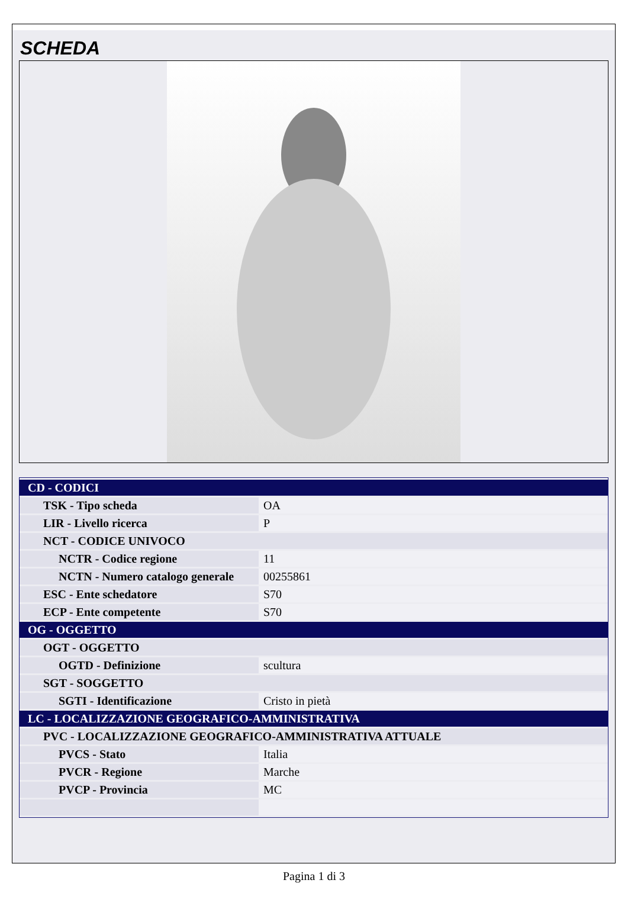SCHEDA
| CD - CODICI | |
| TSK - Tipo scheda | OA |
| LIR - Livello ricerca | P |
| NCT - CODICE UNIVOCO | |
| NCTR - Codice regione | 11 |
| NCTN - Numero catalogo generale | 00255861 |
| ESC - Ente schedatore | S70 |
| ECP - Ente competente | S70 |
| OG - OGGETTO | |
| OGT - OGGETTO | |
| OGTD - Definizione | scultura |
| SGT - SOGGETTO | |
| SGTI - Identificazione | Cristo in pietà |
| LC - LOCALIZZAZIONE GEOGRAFICO-AMMINISTRATIVA | |
| PVC - LOCALIZZAZIONE GEOGRAFICO-AMMINISTRATIVA ATTUALE | |
| PVCS - Stato | Italia |
| PVCR - Regione | Marche |
| PVCP - Provincia | MC |
Pagina 1 di 3